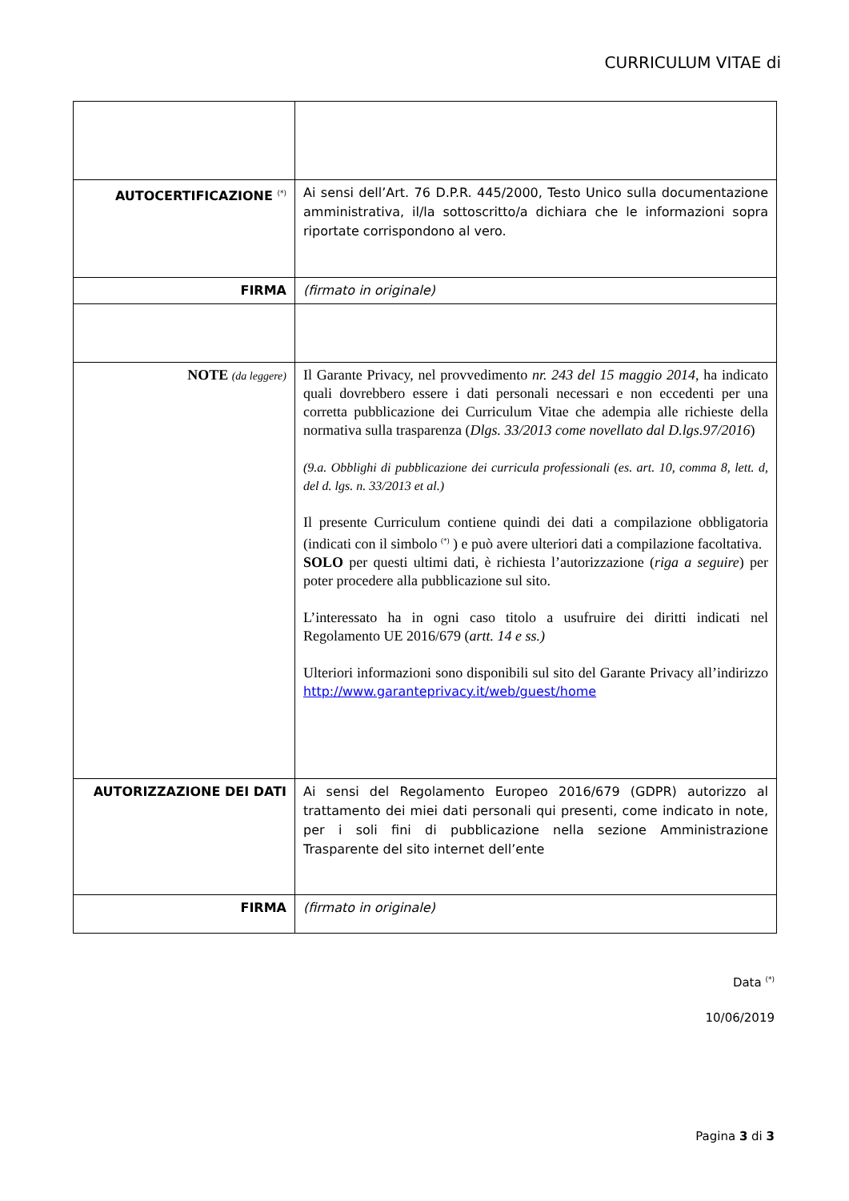CURRICULUM VITAE di
| AUTOCERTIFICAZIONE <sup>(*)</sup> | Ai sensi dell’Art. 76 D.P.R. 445/2000, Testo Unico sulla documentazione amministrativa, il/la sottoscritto/a dichiara che le informazioni sopra riportate corrispondono al vero. |
| FIRMA | (firmato in originale) |
| NOTE (da leggere) | Il Garante Privacy, nel provvedimento nr. 243 del 15 maggio 2014 , ha indicato quali dovrebbero essere i dati personali necessari e non eccedenti per una corretta pubblicazione dei Curriculum Vitae che adempia alle richieste della normativa sulla trasparenza ( Dlgs. 33/2013 come novellato dal D.lgs.97/2016 ) (9.a. Obblighi di pubblicazione dei curricula professionali (es. art. 10, comma 8, lett. d, del d. lgs. n. 33/2013 et al.) Il presente Curriculum contiene quindi dei dati a compilazione obbligatoria (indicati con il simbolo <sup>(*)</sup> ) e può avere ulteriori dati a compilazione facoltativa. SOLO per questi ultimi dati, è richiesta l’autorizzazione ( riga a seguire ) per poter procedere alla pubblicazione sul sito. L’interessato ha in ogni caso titolo a usufruire dei diritti indicati nel Regolamento UE 2016/679 ( artt. 14 e ss.) Ulteriori informazioni sono disponibili sul sito del Garante Privacy all’indirizzo http://www.garanteprivacy.it/web/guest/home |
| AUTORIZZAZIONE DEI DATI | Ai sensi del Regolamento Europeo 2016/679 (GDPR) autorizzo al trattamento dei miei dati personali qui presenti, come indicato in note, per i soli fini di pubblicazione nella sezione Amministrazione Trasparente del sito internet dell’ente |
| FIRMA | (firmato in originale) |
Data <sup>(*)</sup>
10/06/2019
Pagina 3 di 3